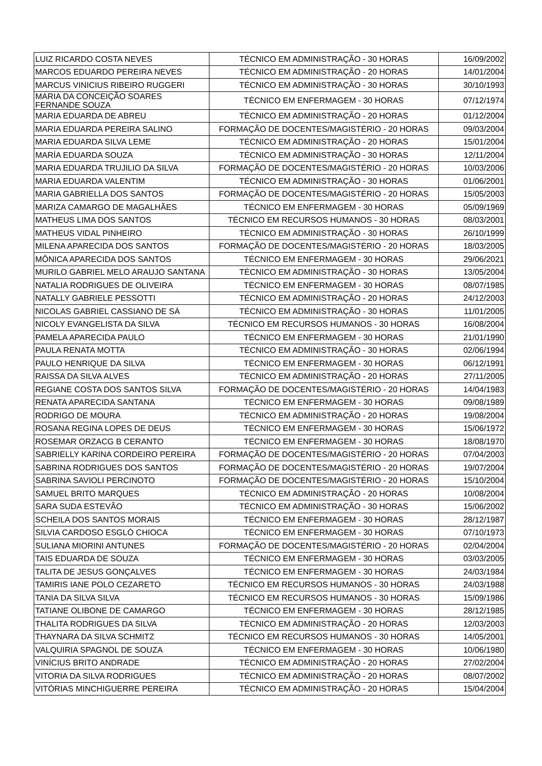| LUIZ RICARDO COSTA NEVES | TÉCNICO EM ADMINISTRAÇÃO - 30 HORAS | 16/09/2002 |
| MARCOS EDUARDO PEREIRA NEVES | TÉCNICO EM ADMINISTRAÇÃO - 20 HORAS | 14/01/2004 |
| MARCUS VINICIUS RIBEIRO RUGGERI | TÉCNICO EM ADMINISTRAÇÃO - 30 HORAS | 30/10/1993 |
| MARIA DA CONCEIÇÃO SOARES FERNANDE SOUZA | TÉCNICO EM ENFERMAGEM - 30 HORAS | 07/12/1974 |
| MARIA EDUARDA DE ABREU | TÉCNICO EM ADMINISTRAÇÃO - 20 HORAS | 01/12/2004 |
| MARIA EDUARDA PEREIRA SALINO | FORMAÇÃO DE DOCENTES/MAGISTÉRIO - 20 HORAS | 09/03/2004 |
| MARIA EDUARDA SILVA LEME | TÉCNICO EM ADMINISTRAÇÃO - 20 HORAS | 15/01/2004 |
| MARÍA EDUARDA SOUZA | TÉCNICO EM ADMINISTRAÇÃO - 30 HORAS | 12/11/2004 |
| MARIA EDUARDA TRUJILIO DA SILVA | FORMAÇÃO DE DOCENTES/MAGISTÉRIO - 20 HORAS | 10/03/2006 |
| MARIA EDUARDA VALENTIM | TÉCNICO EM ADMINISTRAÇÃO - 30 HORAS | 01/06/2001 |
| MARIA GABRIELLA DOS SANTOS | FORMAÇÃO DE DOCENTES/MAGISTÉRIO - 20 HORAS | 15/05/2003 |
| MARIZA CAMARGO DE MAGALHÃES | TÉCNICO EM ENFERMAGEM - 30 HORAS | 05/09/1969 |
| MATHEUS LIMA DOS SANTOS | TÉCNICO EM RECURSOS HUMANOS - 30 HORAS | 08/03/2001 |
| MATHEUS VIDAL PINHEIRO | TÉCNICO EM ADMINISTRAÇÃO - 30 HORAS | 26/10/1999 |
| MILENA APARECIDA DOS SANTOS | FORMAÇÃO DE DOCENTES/MAGISTÉRIO - 20 HORAS | 18/03/2005 |
| MÔNICA APARECIDA DOS SANTOS | TÉCNICO EM ENFERMAGEM - 30 HORAS | 29/06/2021 |
| MURILO GABRIEL MELO ARAUJO SANTANA | TÉCNICO EM ADMINISTRAÇÃO - 30 HORAS | 13/05/2004 |
| NATALIA RODRIGUES DE OLIVEIRA | TÉCNICO EM ENFERMAGEM - 30 HORAS | 08/07/1985 |
| NATALLY GABRIELE PESSOTTI | TÉCNICO EM ADMINISTRAÇÃO - 20 HORAS | 24/12/2003 |
| NICOLAS GABRIEL CASSIANO DE SÁ | TÉCNICO EM ADMINISTRAÇÃO - 30 HORAS | 11/01/2005 |
| NICOLY EVANGELISTA DA SILVA | TÉCNICO EM RECURSOS HUMANOS - 30 HORAS | 16/08/2004 |
| PAMELA APARECIDA PAULO | TÉCNICO EM ENFERMAGEM - 30 HORAS | 21/01/1990 |
| PAULA RENATA MOTTA | TÉCNICO EM ADMINISTRAÇÃO - 30 HORAS | 02/06/1994 |
| PAULO HENRIQUE DA SILVA | TÉCNICO EM ENFERMAGEM - 30 HORAS | 06/12/1991 |
| RAISSA DA SILVA ALVES | TÉCNICO EM ADMINISTRAÇÃO - 20 HORAS | 27/11/2005 |
| REGIANE COSTA DOS SANTOS SILVA | FORMAÇÃO DE DOCENTES/MAGISTÉRIO - 20 HORAS | 14/04/1983 |
| RENATA APARECIDA SANTANA | TÉCNICO EM ENFERMAGEM - 30 HORAS | 09/08/1989 |
| RODRIGO DE MOURA | TÉCNICO EM ADMINISTRAÇÃO - 20 HORAS | 19/08/2004 |
| ROSANA REGINA LOPES DE DEUS | TÉCNICO EM ENFERMAGEM - 30 HORAS | 15/06/1972 |
| ROSEMAR ORZACG B CERANTO | TÉCNICO EM ENFERMAGEM - 30 HORAS | 18/08/1970 |
| SABRIELLY KARINA CORDEIRO PEREIRA | FORMAÇÃO DE DOCENTES/MAGISTÉRIO - 20 HORAS | 07/04/2003 |
| SABRINA RODRIGUES DOS SANTOS | FORMAÇÃO DE DOCENTES/MAGISTÉRIO - 20 HORAS | 19/07/2004 |
| SABRINA SAVIOLI PERCINOTO | FORMAÇÃO DE DOCENTES/MAGISTÉRIO - 20 HORAS | 15/10/2004 |
| SAMUEL BRITO MARQUES | TÉCNICO EM ADMINISTRAÇÃO - 20 HORAS | 10/08/2004 |
| SARA SUDA ESTEVÃO | TÉCNICO EM ADMINISTRAÇÃO - 30 HORAS | 15/06/2002 |
| SCHEILA DOS SANTOS MORAIS | TÉCNICO EM ENFERMAGEM - 30 HORAS | 28/12/1987 |
| SILVIA CARDOSO ESGLÓ CHIOCA | TÉCNICO EM ENFERMAGEM - 30 HORAS | 07/10/1973 |
| SULIANA MIORINI ANTUNES | FORMAÇÃO DE DOCENTES/MAGISTÉRIO - 20 HORAS | 02/04/2004 |
| TAIS EDUARDA DE SOUZA | TÉCNICO EM ENFERMAGEM - 30 HORAS | 03/03/2005 |
| TALITA DE JESUS GONÇALVES | TÉCNICO EM ENFERMAGEM - 30 HORAS | 24/03/1984 |
| TAMIRIS IANE POLO CEZARETO | TÉCNICO EM RECURSOS HUMANOS - 30 HORAS | 24/03/1988 |
| TANIA DA SILVA SILVA | TÉCNICO EM RECURSOS HUMANOS - 30 HORAS | 15/09/1986 |
| TATIANE OLIBONE DE CAMARGO | TÉCNICO EM ENFERMAGEM - 30 HORAS | 28/12/1985 |
| THALITA RODRIGUES DA SILVA | TÉCNICO EM ADMINISTRAÇÃO - 20 HORAS | 12/03/2003 |
| THAYNARA DA SILVA SCHMITZ | TÉCNICO EM RECURSOS HUMANOS - 30 HORAS | 14/05/2001 |
| VALQUIRIA SPAGNOL DE SOUZA | TÉCNICO EM ENFERMAGEM - 30 HORAS | 10/06/1980 |
| VINÍCIUS BRITO ANDRADE | TÉCNICO EM ADMINISTRAÇÃO - 20 HORAS | 27/02/2004 |
| VITORIA DA SILVA RODRIGUES | TÉCNICO EM ADMINISTRAÇÃO - 20 HORAS | 08/07/2002 |
| VITÓRIAS MINCHIGUERRE PEREIRA | TÉCNICO EM ADMINISTRAÇÃO - 20 HORAS | 15/04/2004 |